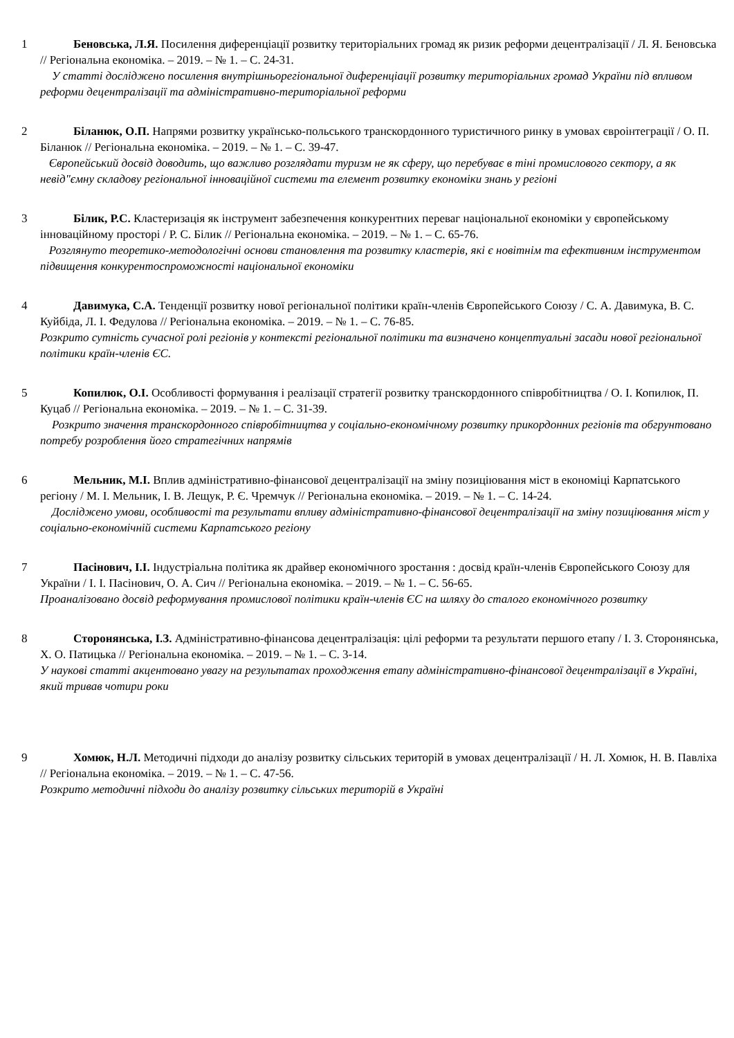1 Беновська, Л.Я. Посилення диференціації розвитку територіальних громад як ризик реформи децентралізації / Л. Я. Беновська // Регіональна економіка. – 2019. – № 1. – С. 24-31.
У статті досліджено посилення внутрішньорегіональної диференціації розвитку територіальних громад України під впливом реформи децентралізації та адміністративно-територіальної реформи
2 Біланюк, О.П. Напрями розвитку українсько-польського транскордонного туристичного ринку в умовах євроінтеграції / О. П. Біланюк // Регіональна економіка. – 2019. – № 1. – С. 39-47.
Європейський досвід доводить, що важливо розглядати туризм не як сферу, що перебуває в тіні промислового сектору, а як невід"ємну складову регіональної інноваційної системи та елемент розвитку економіки знань у регіоні
3 Білик, Р.С. Кластеризація як інструмент забезпечення конкурентних переваг національної економіки у європейському інноваційному просторі / Р. С. Білик // Регіональна економіка. – 2019. – № 1. – С. 65-76.
Розглянуто теоретико-методологічні основи становлення та розвитку кластерів, які є новітнім та ефективним інструментом підвищення конкурентоспроможності національної економіки
4 Давимука, С.А. Тенденції розвитку нової регіональної політики країн-членів Європейського Союзу / С. А. Давимука, В. С. Куйбіда, Л. І. Федулова // Регіональна економіка. – 2019. – № 1. – С. 76-85.
Розкрито сутність сучасної ролі регіонів у контексті регіональної політики та визначено концептуальні засади нової регіональної політики країн-членів ЄС.
5 Копилюк, О.І. Особливості формування і реалізації стратегії розвитку транскордонного співробітництва / О. І. Копилюк, П. Куцаб // Регіональна економіка. – 2019. – № 1. – С. 31-39.
Розкрито значення транскордонного співробітництва у соціально-економічному розвитку прикордонних регіонів та обгрунтовано потребу розроблення його стратегічних напрямів
6 Мельник, М.І. Вплив адміністративно-фінансової децентралізації на зміну позиціювання міст в економіці Карпатського регіону / М. І. Мельник, І. В. Лещук, Р. Є. Чремчук // Регіональна економіка. – 2019. – № 1. – С. 14-24.
Досліджено умови, особливості та результати впливу адміністративно-фінансової децентралізації на зміну позиціювання міст у соціально-економічній системи Карпатського регіону
7 Пасінович, І.І. Індустріальна політика як драйвер економічного зростання : досвід країн-членів Європейського Союзу для України / І. І. Пасінович, О. А. Сич // Регіональна економіка. – 2019. – № 1. – С. 56-65.
Проаналізовано досвід реформування промислової політики країн-членів ЄС на шляху до сталого економічного розвитку
8 Сторонянська, І.З. Адміністративно-фінансова децентралізація: цілі реформи та результати першого етапу / І. З. Сторонянська, Х. О. Патицька // Регіональна економіка. – 2019. – № 1. – С. 3-14.
У наукові статті акцентовано увагу на результатах проходження етапу адміністративно-фінансової децентралізації в Україні, який тривав чотири роки
9 Хомюк, Н.Л. Методичні підходи до аналізу розвитку сільських територій в умовах децентралізації / Н. Л. Хомюк, Н. В. Павліха // Регіональна економіка. – 2019. – № 1. – С. 47-56.
Розкрито методичні підходи до аналізу розвитку сільських територій в Україні